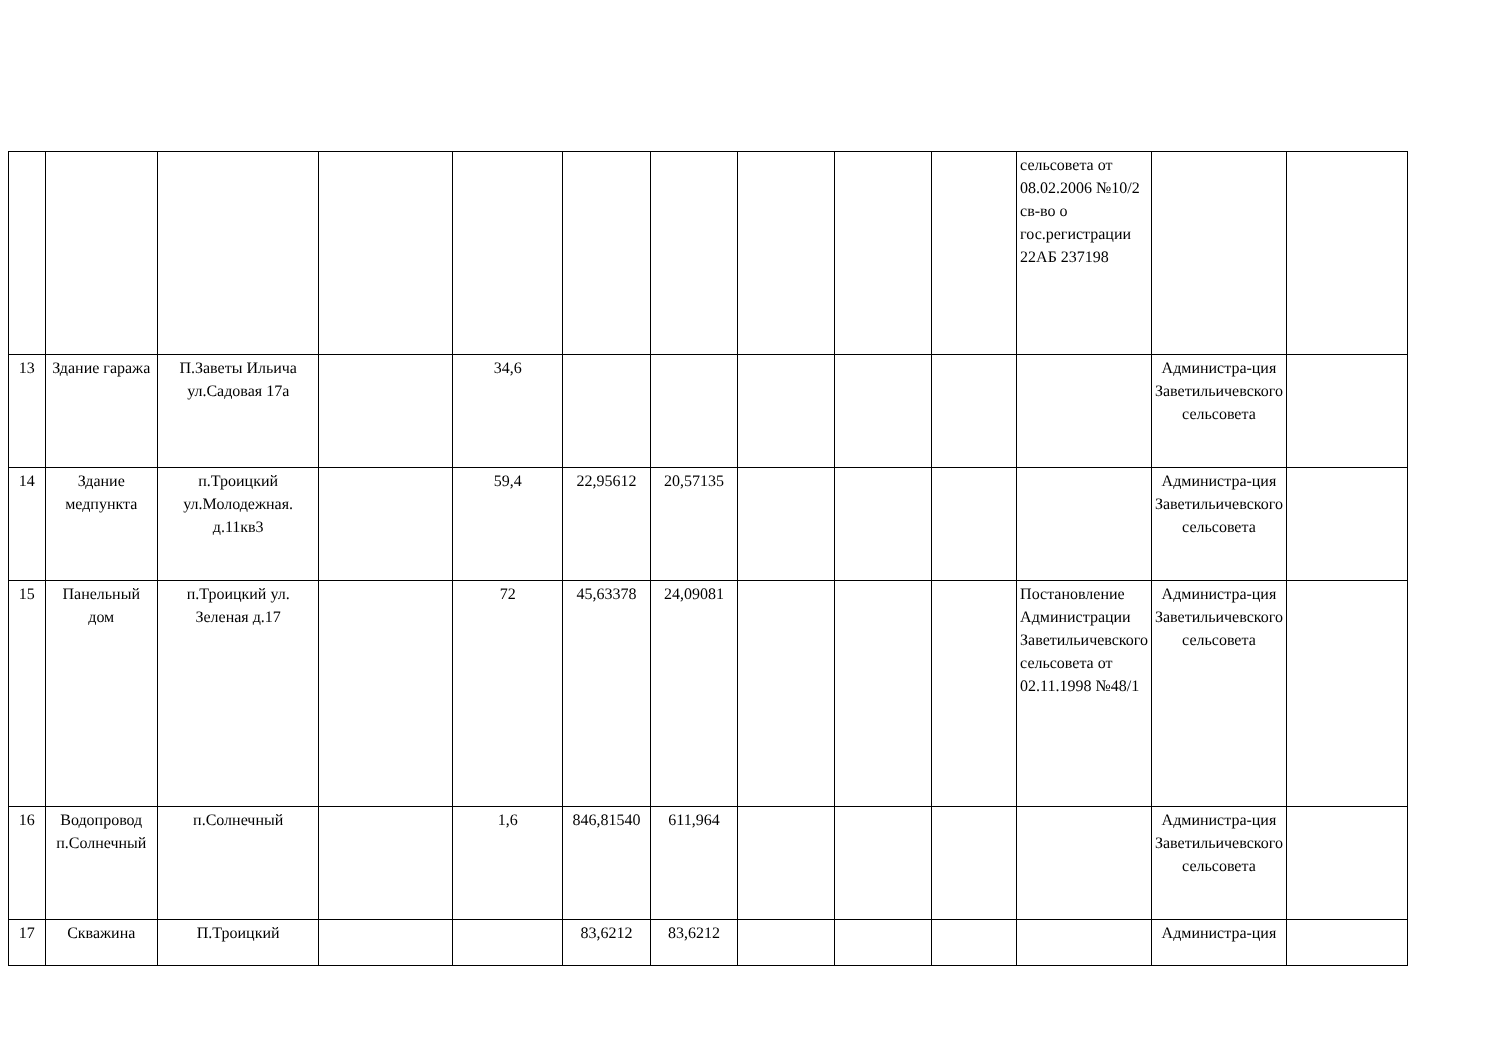| | | | | | | | | | | сельсовета от 08.02.2006 №10/2 св-во о гос.регистрации 22АБ 237198 | | |
| 13 | Здание гаража | П.Заветы Ильича ул.Садовая 17а | | 34,6 | | | | | | | Администра-ция Заветильичевского сельсовета | |
| 14 | Здание медпункта | п.Троицкий ул.Молодежная. д.11кв3 | | 59,4 | 22,95612 | 20,57135 | | | | | Администра-ция Заветильичевского сельсовета | |
| 15 | Панельный дом | п.Троицкий ул. Зеленая д.17 | | 72 | 45,63378 | 24,09081 | | | | Постановление Администрации Заветильичевского сельсовета от 02.11.1998 №48/1 | Администра-ция Заветильичевского сельсовета | |
| 16 | Водопровод п.Солнечный | п.Солнечный | | 1,6 | 846,81540 | 611,964 | | | | | Администра-ция Заветильичевского сельсовета | |
| 17 | Скважина | П.Троицкий | | | 83,6212 | 83,6212 | | | | | Администра-ция | |